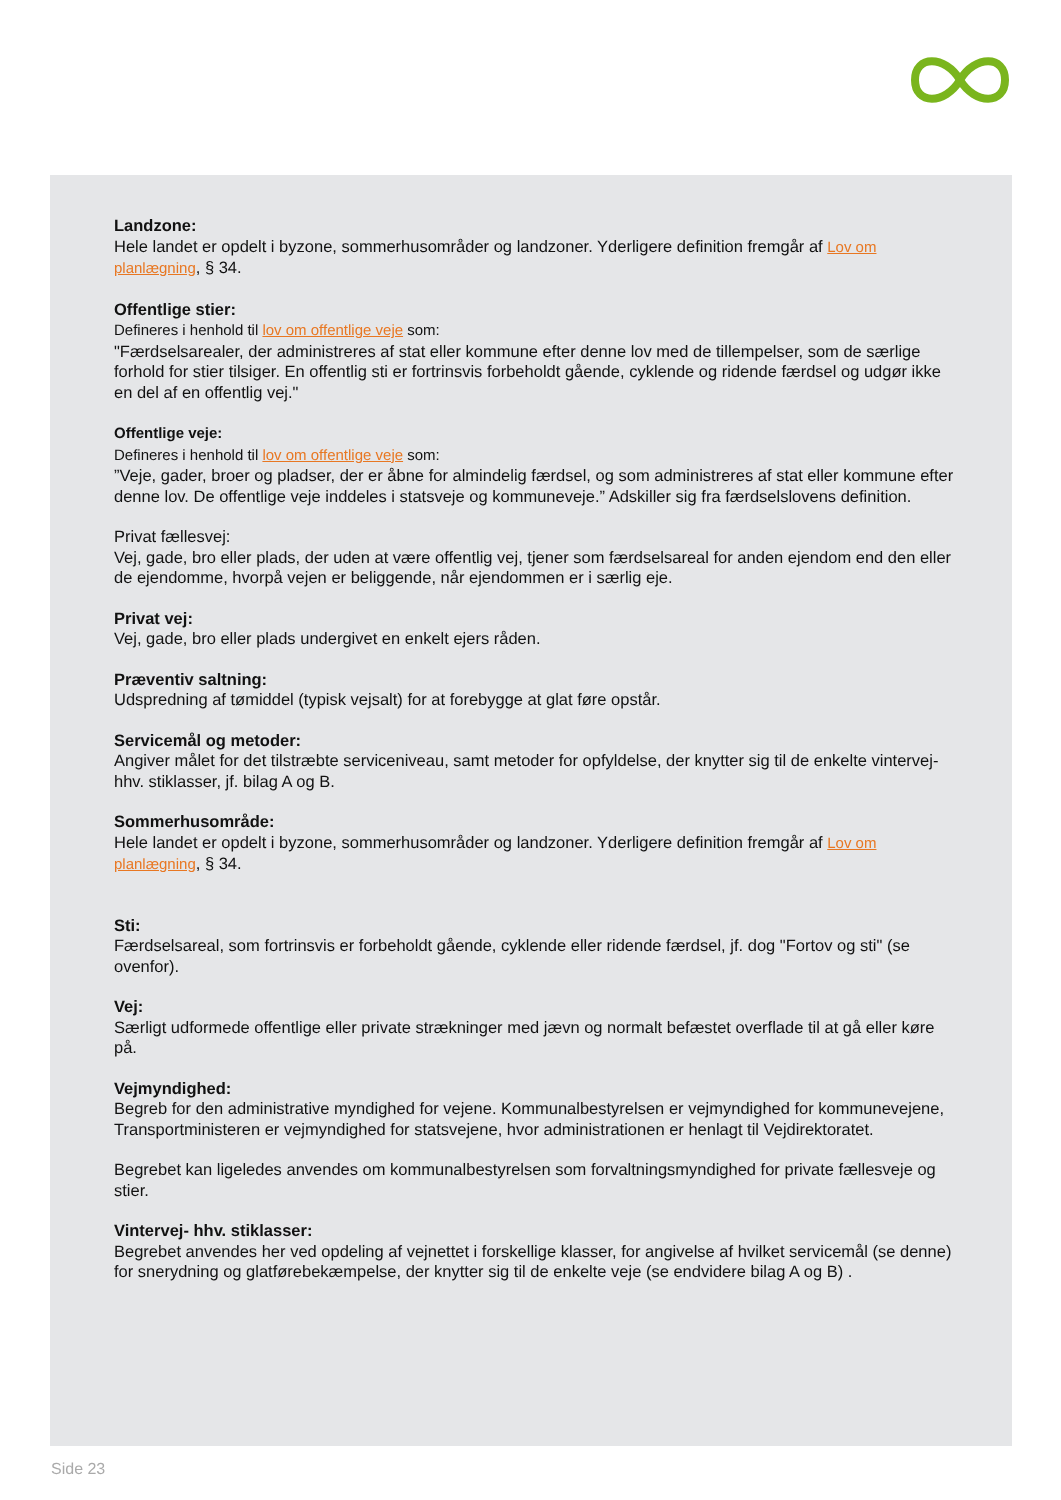Landzone:
Hele landet er opdelt i byzone, sommerhusområder og landzoner. Yderligere definition fremgår af Lov om planlægning, § 34.
Offentlige stier:
Defineres i henhold til lov om offentlige veje som:
"Færdselsarealer, der administreres af stat eller kommune efter denne lov med de tillempelser, som de særlige forhold for stier tilsiger. En offentlig sti er fortrinsvis forbeholdt gående, cyklende og ridende færdsel og udgør ikke en del af en offentlig vej."
Offentlige veje:
Defineres i henhold til lov om offentlige veje som:
”Veje, gader, broer og pladser, der er åbne for almindelig færdsel, og som administreres af stat eller kommune efter denne lov. De offentlige veje inddeles i statsveje og kommuneveje.” Adskiller sig fra færdselslovens definition.
Privat fællesvej:
Vej, gade, bro eller plads, der uden at være offentlig vej, tjener som færdselsareal for anden ejendom end den eller de ejendomme, hvorpå vejen er beliggende, når ejendommen er i særlig eje.
Privat vej:
Vej, gade, bro eller plads undergivet en enkelt ejers råden.
Præventiv saltning:
Udspredning af tømiddel (typisk vejsalt) for at forebygge at glat føre opstår.
Servicemål og metoder:
Angiver målet for det tilstræbte serviceniveau, samt metoder for opfyldelse, der knytter sig til de enkelte vintervej- hhv. stiklasser, jf. bilag A og B.
Sommerhusområde:
Hele landet er opdelt i byzone, sommerhusområder og landzoner. Yderligere definition fremgår af Lov om planlægning, § 34.
Sti:
Færdselsareal, som fortrinsvis er forbeholdt gående, cyklende eller ridende færdsel, jf. dog "Fortov og sti" (se ovenfor).
Vej:
Særligt udformede offentlige eller private strækninger med jævn og normalt befæstet overflade til at gå eller køre på.
Vejmyndighed:
Begreb for den administrative myndighed for vejene. Kommunalbestyrelsen er vejmyndighed for kommunevejene, Transportministeren er vejmyndighed for statsvejene, hvor administrationen er henlagt til Vejdirektoratet.
Begrebet kan ligeledes anvendes om kommunalbestyrelsen som forvaltningsmyndighed for private fællesveje og stier.
Vintervej- hhv. stiklasser:
Begrebet anvendes her ved opdeling af vejnettet i forskellige klasser, for angivelse af hvilket servicemål (se denne) for snerydning og glatførebekæmpelse, der knytter sig til de enkelte veje (se endvidere bilag A og B) .
Side 23